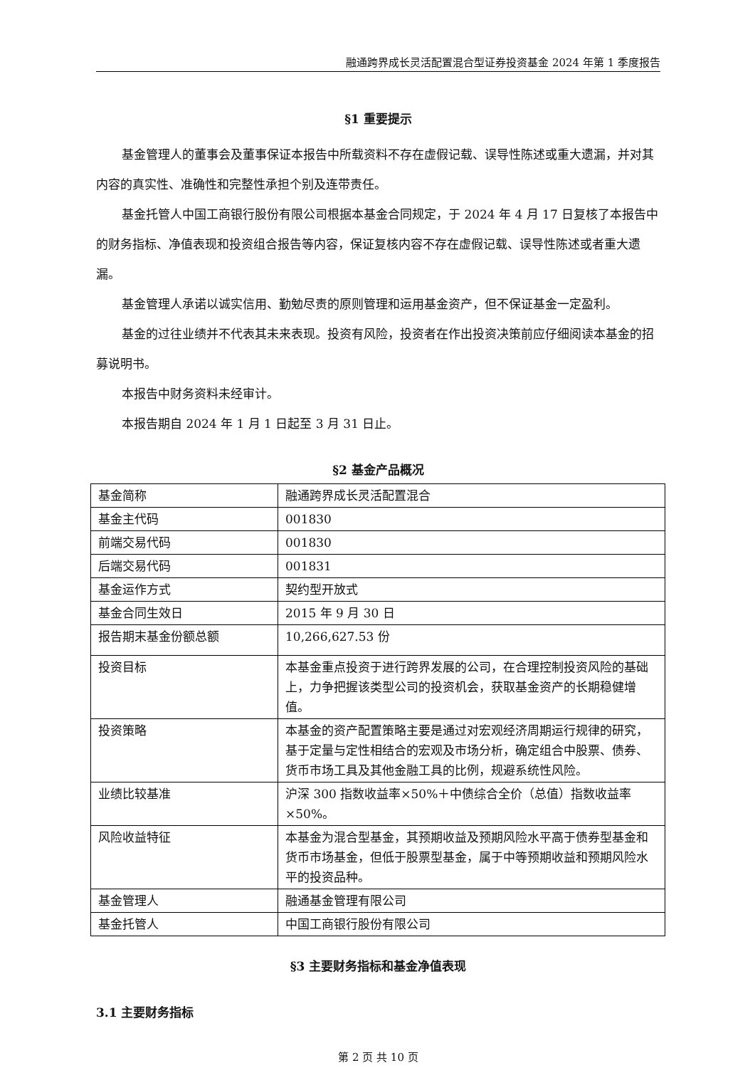融通跨界成长灵活配置混合型证券投资基金 2024 年第 1 季度报告
§1 重要提示
基金管理人的董事会及董事保证本报告中所载资料不存在虚假记载、误导性陈述或重大遗漏，并对其内容的真实性、准确性和完整性承担个别及连带责任。
基金托管人中国工商银行股份有限公司根据本基金合同规定，于 2024 年 4 月 17 日复核了本报告中的财务指标、净值表现和投资组合报告等内容，保证复核内容不存在虚假记载、误导性陈述或者重大遗漏。
基金管理人承诺以诚实信用、勤勉尽责的原则管理和运用基金资产，但不保证基金一定盈利。
基金的过往业绩并不代表其未来表现。投资有风险，投资者在作出投资决策前应仔细阅读本基金的招募说明书。
本报告中财务资料未经审计。
本报告期自 2024 年 1 月 1 日起至 3 月 31 日止。
§2 基金产品概况
| 基金简称 | 融通跨界成长灵活配置混合 |
| 基金主代码 | 001830 |
| 前端交易代码 | 001830 |
| 后端交易代码 | 001831 |
| 基金运作方式 | 契约型开放式 |
| 基金合同生效日 | 2015 年 9 月 30 日 |
| 报告期末基金份额总额 | 10,266,627.53 份 |
| 投资目标 | 本基金重点投资于进行跨界发展的公司，在合理控制投资风险的基础上，力争把握该类型公司的投资机会，获取基金资产的长期稳健增值。 |
| 投资策略 | 本基金的资产配置策略主要是通过对宏观经济周期运行规律的研究，基于定量与定性相结合的宏观及市场分析，确定组合中股票、债券、货币市场工具及其他金融工具的比例，规避系统性风险。 |
| 业绩比较基准 | 沪深 300 指数收益率×50%＋中债综合全价（总值）指数收益率×50%。 |
| 风险收益特征 | 本基金为混合型基金，其预期收益及预期风险水平高于债券型基金和货币市场基金，但低于股票型基金，属于中等预期收益和预期风险水平的投资品种。 |
| 基金管理人 | 融通基金管理有限公司 |
| 基金托管人 | 中国工商银行股份有限公司 |
§3 主要财务指标和基金净值表现
3.1 主要财务指标
第 2 页 共 10 页